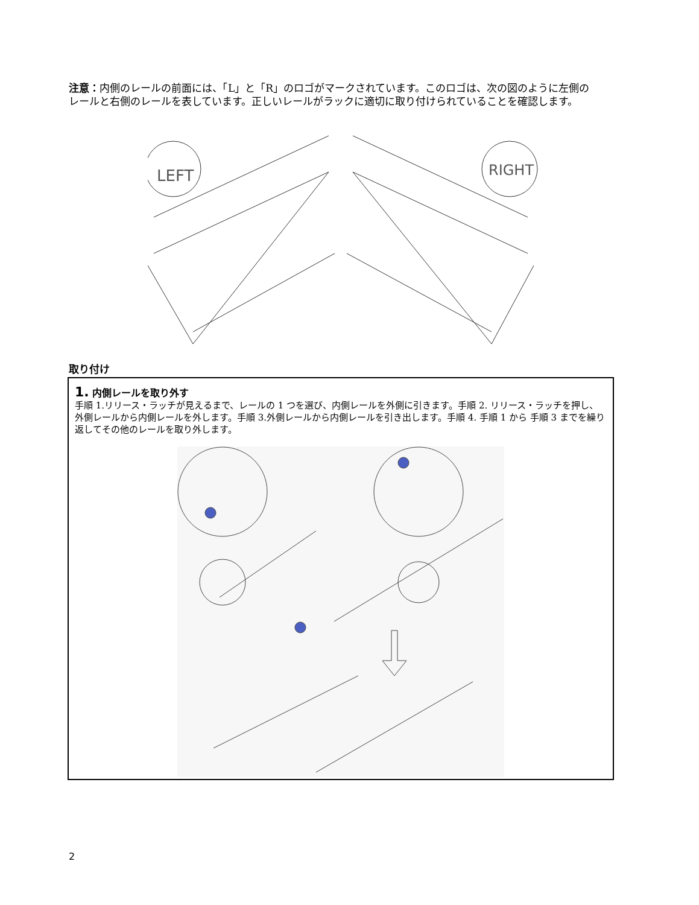注意：内側のレールの前面には、「L」と「R」のロゴがマークされています。このロゴは、次の図のように左側のレールと右側のレールを表しています。正しいレールがラックに適切に取り付けられていることを確認します。
LEFT
RIGHT
取り付け
1. 内側レールを取り外す
手順 1.リリース・ラッチが見えるまで、レールの 1 つを選び、内側レールを外側に引きます。手順 2. リリース・ラッチを押し、外側レールから内側レールを外します。手順 3.外側レールから内側レールを引き出します。手順 4. 手順 1 から 手順 3 までを繰り返してその他のレールを取り外します。
2